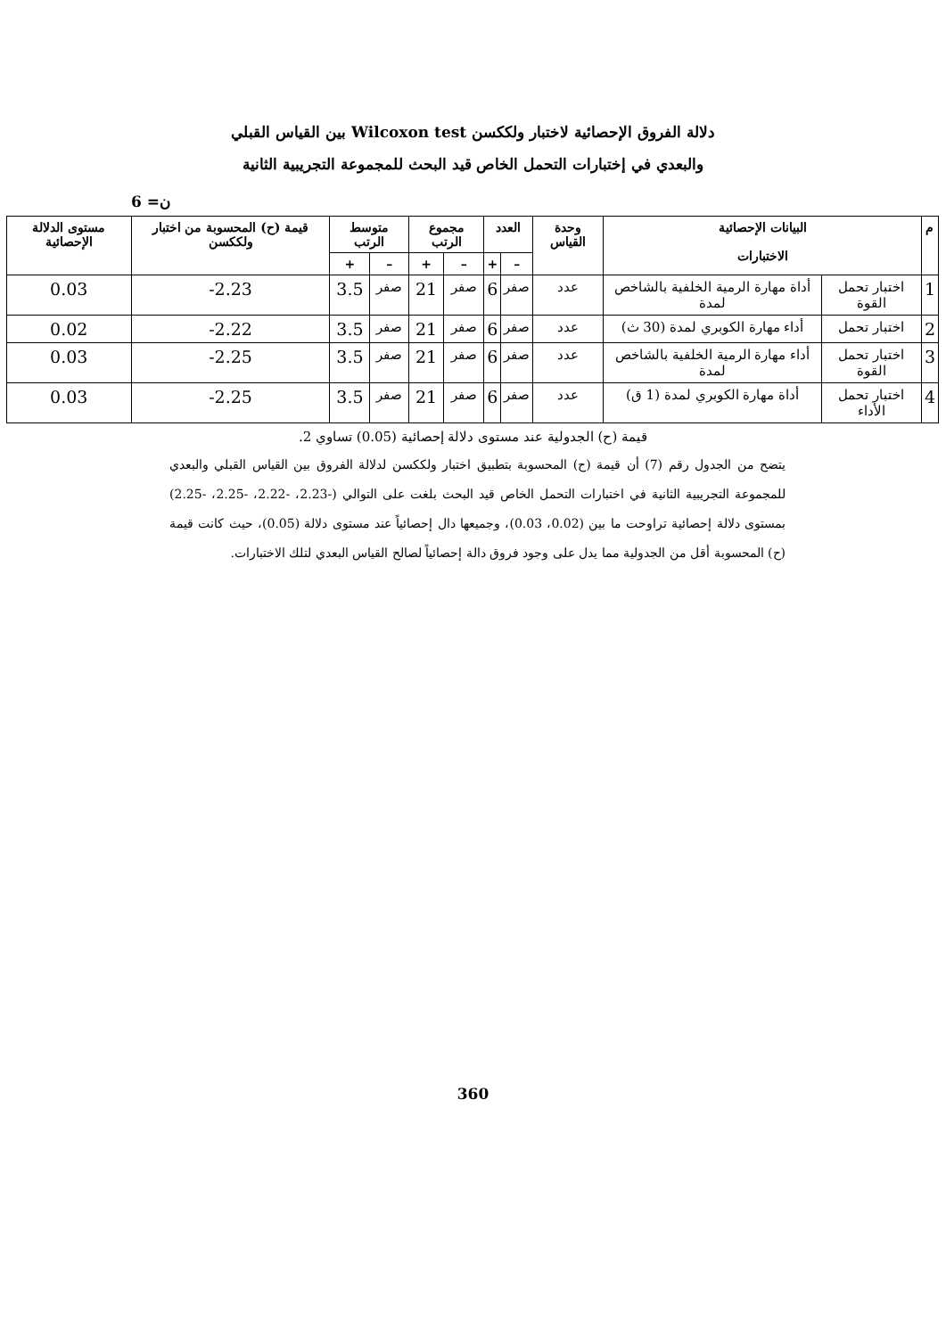دلالة الفروق الإحصائية لاختبار ولككسن Wilcoxon test بين القياس القبلي
والبعدي في إختبارات التحمل الخاص قيد البحث للمجموعة التجريبية الثانية
ن= 6
| م | البيانات الإحصائية الاختبارات | | وحدة القياس | العدد | | مجموع الرتب | | متوسط الرتب | | قيمة (ح) المحسوبة من اختبار ولككسن | مستوى الدلالة الإحصائية |
| --- | --- | --- | --- | --- | --- | --- | --- | --- | --- | --- | --- |
| | | | | – | + | – | + | – | + | | |
| 1 | اختبار تحمل القوة | أداة مهارة الرمية الخلفية بالشاخص لمدة | عدد | صفر | 6 | صفر | 21 | صفر | 3.5 | 2.23- | 0.03 |
| 2 | اختبار تحمل | أداء مهارة الكوبري لمدة (30 ث) | عدد | صفر | 6 | صفر | 21 | صفر | 3.5 | 2.22- | 0.02 |
| 3 | اختبار تحمل القوة | أداء مهارة الرمية الخلفية بالشاخص لمدة | عدد | صفر | 6 | صفر | 21 | صفر | 3.5 | 2.25- | 0.03 |
| 4 | اختبار تحمل الأداء | أداة مهارة الكوبري لمدة (1 ق) | عدد | صفر | 6 | صفر | 21 | صفر | 3.5 | 2.25- | 0.03 |
قيمة (ح) الجدولية عند مستوى دلالة إحصائية (0.05) تساوي 2.
يتضح من الجدول رقم (7) أن قيمة (ح) المحسوبة بتطبيق اختبار ولككسن لدلالة الفروق بين القياس القبلي والبعدي للمجموعة التجريبية الثانية في اختبارات التحمل الخاص قيد البحث بلغت على التوالي (-2.23، -2.22، -2.25، -2.25) بمستوى دلالة إحصائية تراوحت ما بين (0.02، 0.03)، وجميعها دال إحصائياً عند مستوى دلالة (0.05)، حيث كانت قيمة (ح) المحسوبة أقل من الجدولية مما يدل على وجود فروق دالة إحصائياً لصالح القياس البعدي لتلك الاختبارات.
360